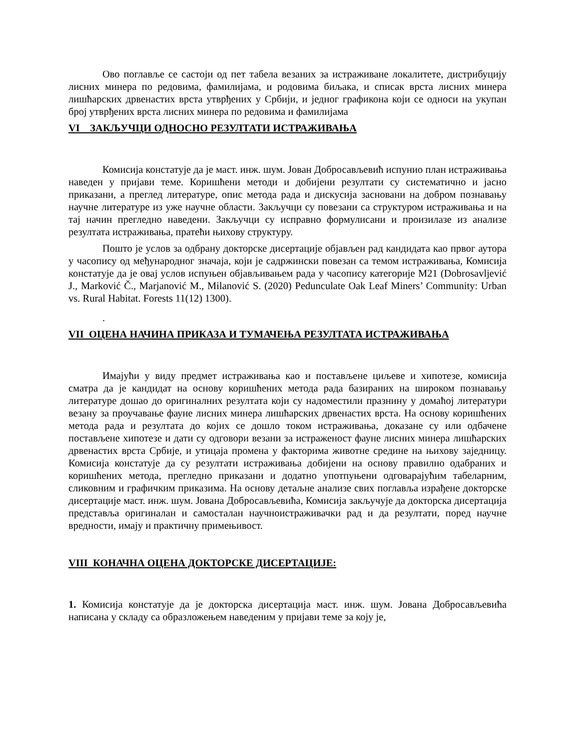Ово поглавље се састоји од пет табела везаних за истраживане локалитете, дистрибуцију лисних минера по редовима, фамилијама, и родовима биљака, и списак врста лисних минера лишћарских дрвенастих врста утврђених у Србији, и једног графикона који се односи на укупан број утврђених врста лисних минера по редовима и фамилијама
VI ЗАКЉУЧЦИ ОДНОСНО РЕЗУЛТАТИ ИСТРАЖИВАЊА
Комисија констатује да је маст. инж. шум. Јован Добросављевић испунио план истраживања наведен у пријави теме. Коришћени методи и добијени резултати су систематично и јасно приказани, а преглед литературе, опис метода рада и дискусија засновани на добром познавању научне литературе из уже научне области. Закључци су повезани са структуром истраживања и на тај начин прегледно наведени. Закључци су исправно формулисани и произилазе из анализе резултата истраживања, пратећи њихову структуру.
Пошто је услов за одбрану докторске дисертације објављен рад кандидата као првог аутора у часопису од међународног значаја, који је садржински повезан са темом истраживања, Комисија констатује да је овај услов испуњен објављивањем рада у часопису категорије М21 (Dobrosavljević J., Marković Č., Marjanović M., Milanović S. (2020) Pedunculate Oak Leaf Miners’ Community: Urban vs. Rural Habitat. Forests 11(12) 1300).
.
VII ОЦЕНА НАЧИНА ПРИКАЗА И ТУМАЧЕЊА РЕЗУЛТАТА ИСТРАЖИВАЊА
Имајући у виду предмет истраживања као и постављене циљеве и хипотезе, комисија сматра да је кандидат на основу коришћених метода рада базираних на широком познавању литературе дошао до оригиналних резултата који су надоместили празнину у домаћој литератури везану за проучавање фауне лисних минера лишћарских дрвенастих врста. На основу коришћених метода рада и резултата до којих се дошло током истраживања, доказане су или одбачене постављене хипотезе и дати су одговори везани за истраженост фауне лисних минера лишћарских дрвенастих врста Србије, и утицаја промена у факторима животне средине на њихову заједницу. Комисија констатује да су резултати истраживања добијени на основу правилно одабраних и коришћених метода, прегледно приказани и додатно употпуњени одговарајућим табеларним, сликовним и графичким приказима. На основу детаљне анализе свих поглавља израђене докторске дисертације маст. инж. шум. Јована Добросављевића, Комисија закључује да докторска дисертација представља оригиналан и самосталан научноистраживачки рад и да резултати, поред научне вредности, имају и практичну примењивост.
VIII КОНАЧНА ОЦЕНА ДОКТОРСКЕ ДИСЕРТАЦИЈЕ:
1. Комисија констатује да је докторска дисертација маст. инж. шум. Јована Добросављевића написана у складу са образложењем наведеним у пријави теме за коју је,